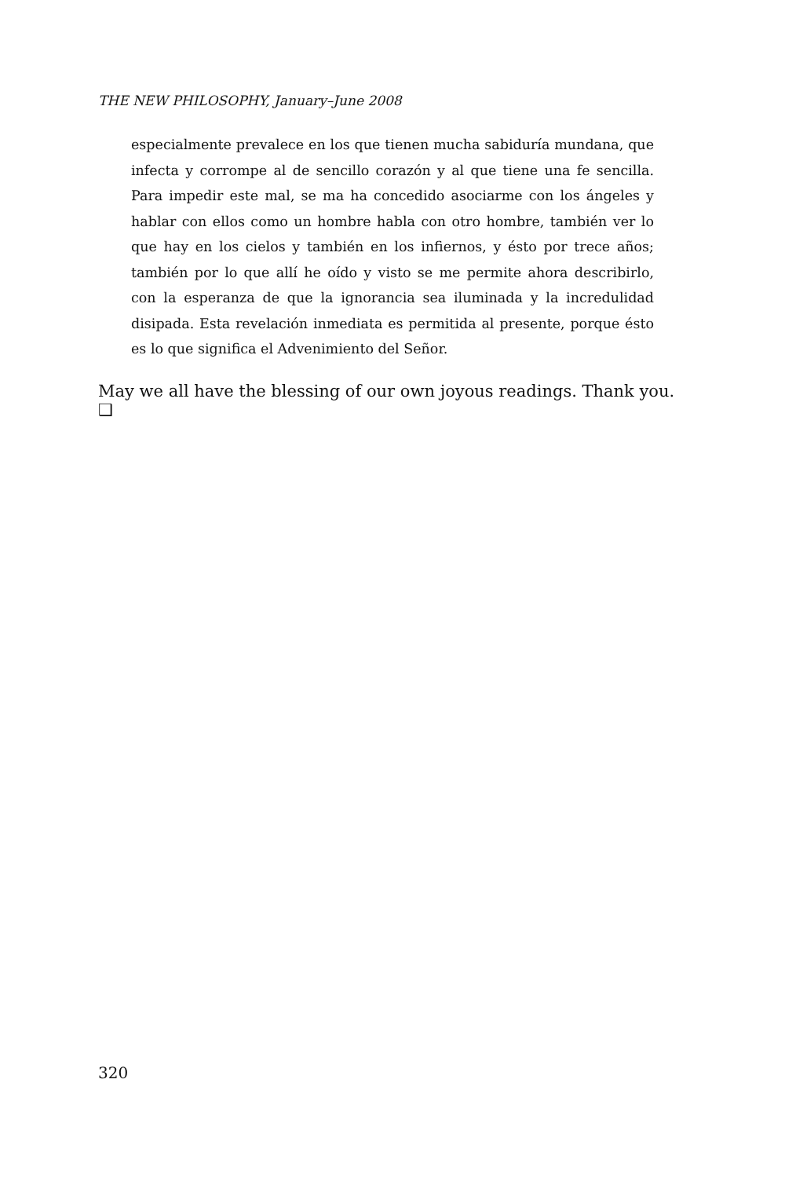THE NEW PHILOSOPHY, January–June 2008
especialmente prevalece en los que tienen mucha sabiduría mundana, que infecta y corrompe al de sencillo corazón y al que tiene una fe sencilla. Para impedir este mal, se ma ha concedido asociarme con los ángeles y hablar con ellos como un hombre habla con otro hombre, también ver lo que hay en los cielos y también en los infiernos, y ésto por trece años; también por lo que allí he oído y visto se me permite ahora describirlo, con la esperanza de que la ignorancia sea iluminada y la incredulidad disipada. Esta revelación inmediata es permitida al presente, porque ésto es lo que significa el Advenimiento del Señor.
May we all have the blessing of our own joyous readings. Thank you. ❑
320